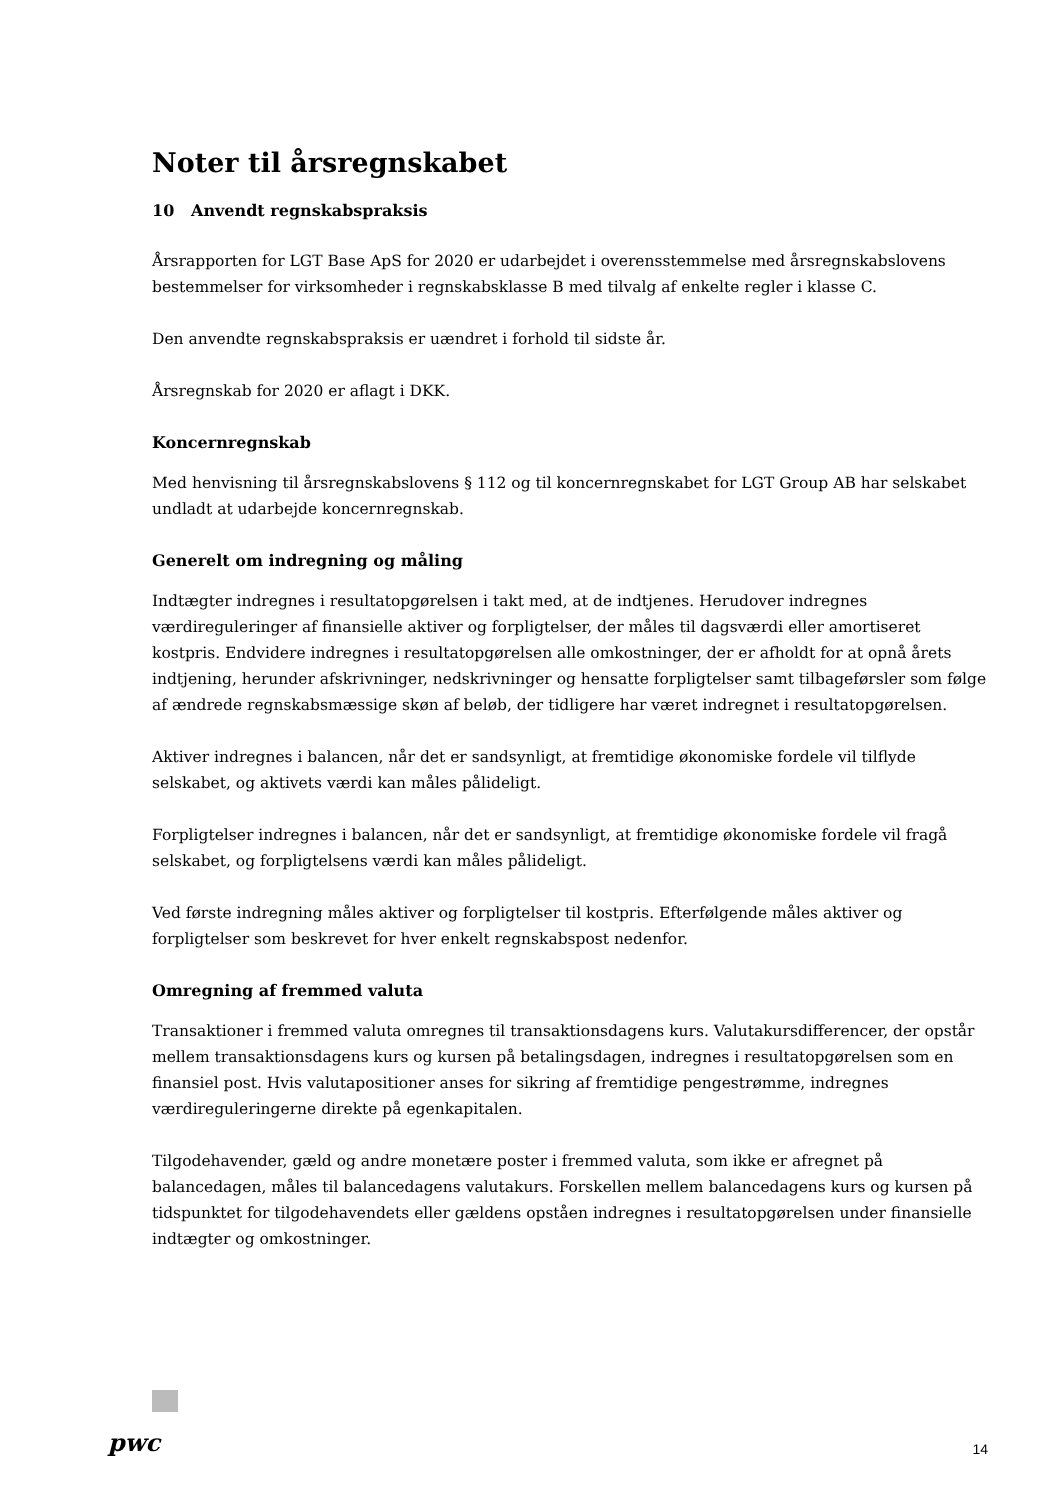Noter til årsregnskabet
10 Anvendt regnskabspraksis
Årsrapporten for LGT Base ApS for 2020 er udarbejdet i overensstemmelse med årsregnskabslovens bestemmelser for virksomheder i regnskabsklasse B med tilvalg af enkelte regler i klasse C.
Den anvendte regnskabspraksis er uændret i forhold til sidste år.
Årsregnskab for 2020 er aflagt i DKK.
Koncernregnskab
Med henvisning til årsregnskabslovens § 112 og til koncernregnskabet for LGT Group AB har selskabet undladt at udarbejde koncernregnskab.
Generelt om indregning og måling
Indtægter indregnes i resultatopgørelsen i takt med, at de indtjenes. Herudover indregnes værdireguleringer af finansielle aktiver og forpligtelser, der måles til dagsværdi eller amortiseret kostpris. Endvidere indregnes i resultatopgørelsen alle omkostninger, der er afholdt for at opnå årets indtjening, herunder afskrivninger, nedskrivninger og hensatte forpligtelser samt tilbageførsler som følge af ændrede regnskabsmæssige skøn af beløb, der tidligere har været indregnet i resultatopgørelsen.
Aktiver indregnes i balancen, når det er sandsynligt, at fremtidige økonomiske fordele vil tilflyde selskabet, og aktivets værdi kan måles pålideligt.
Forpligtelser indregnes i balancen, når det er sandsynligt, at fremtidige økonomiske fordele vil fragå selskabet, og forpligtelsens værdi kan måles pålideligt.
Ved første indregning måles aktiver og forpligtelser til kostpris. Efterfølgende måles aktiver og forpligtelser som beskrevet for hver enkelt regnskabspost nedenfor.
Omregning af fremmed valuta
Transaktioner i fremmed valuta omregnes til transaktionsdagens kurs. Valutakursdifferencer, der opstår mellem transaktionsdagens kurs og kursen på betalingsdagen, indregnes i resultatopgørelsen som en finansiel post. Hvis valutapositioner anses for sikring af fremtidige pengestrømme, indregnes værdireguleringerne direkte på egenkapitalen.
Tilgodehavender, gæld og andre monetære poster i fremmed valuta, som ikke er afregnet på balancedagen, måles til balancedagens valutakurs. Forskellen mellem balancedagens kurs og kursen på tidspunktet for tilgodehavendets eller gældens opståen indregnes i resultatopgørelsen under finansielle indtægter og omkostninger.
pwc 14